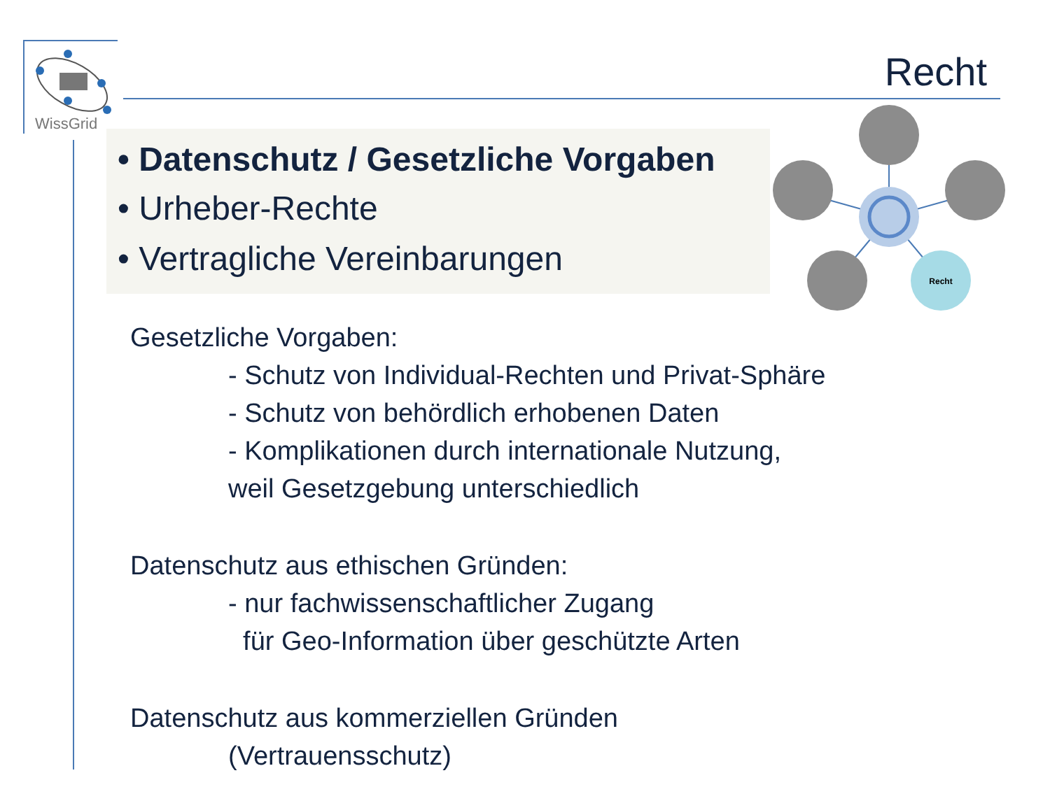WissGrid
Recht
• Datenschutz / Gesetzliche Vorgaben
• Urheber-Rechte
• Vertragliche Vereinbarungen
Recht
Gesetzliche Vorgaben:
- Schutz von Individual-Rechten und Privat-Sphäre
- Schutz von behördlich erhobenen Daten
- Komplikationen durch internationale Nutzung,
weil Gesetzgebung unterschiedlich
Datenschutz aus ethischen Gründen:
- nur fachwissenschaftlicher Zugang
für Geo-Information über geschützte Arten
Datenschutz aus kommerziellen Gründen
(Vertrauensschutz)